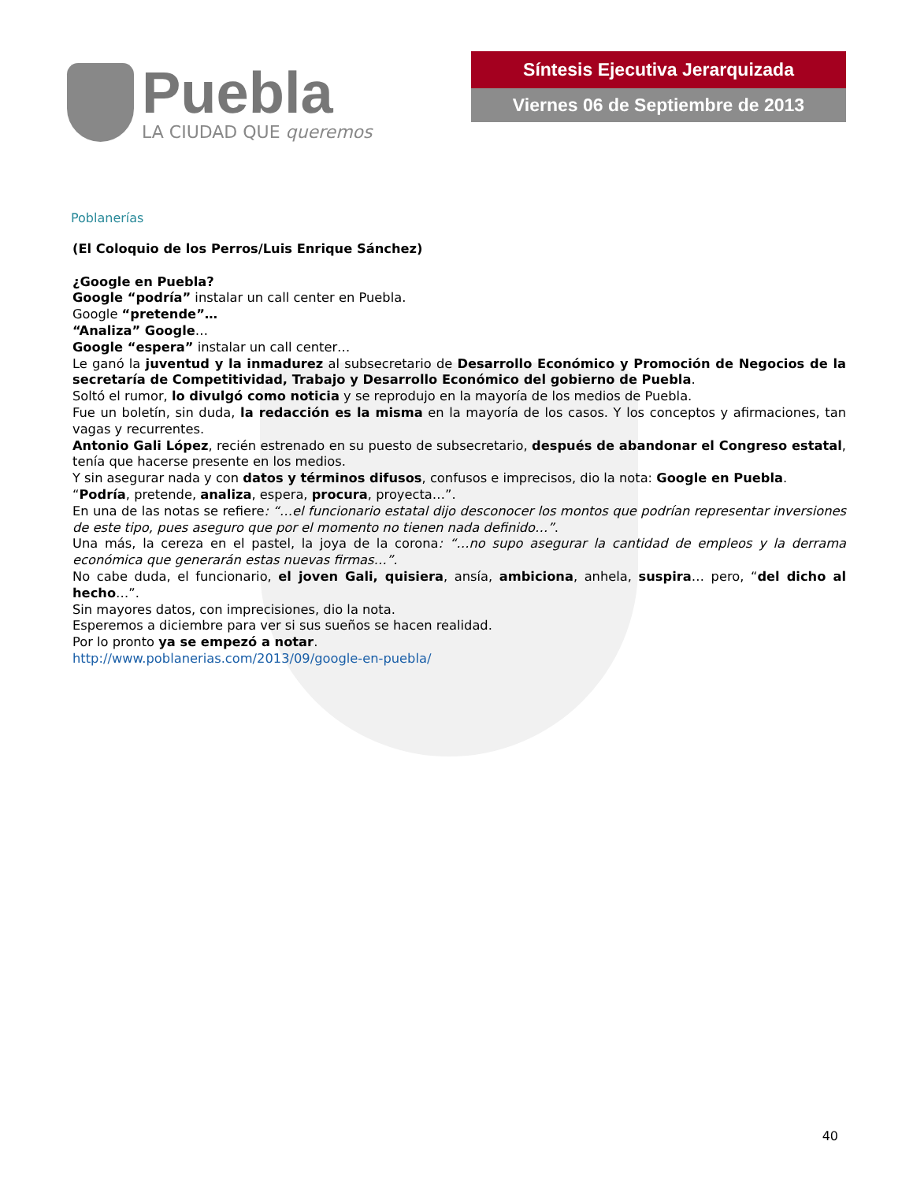Puebla
LA CIUDAD QUE queremos
Síntesis Ejecutiva Jerarquizada
Viernes 06 de Septiembre de 2013
Poblanerías
(El Coloquio de los Perros/Luis Enrique Sánchez)
¿Google en Puebla?
Google “podría” instalar un call center en Puebla.
Google “pretende”…
“Analiza” Google…
Google “espera” instalar un call center…
Le ganó la juventud y la inmadurez al subsecretario de Desarrollo Económico y Promoción de Negocios de la secretaría de Competitividad, Trabajo y Desarrollo Económico del gobierno de Puebla.
Soltó el rumor, lo divulgó como noticia y se reprodujo en la mayoría de los medios de Puebla.
Fue un boletín, sin duda, la redacción es la misma en la mayoría de los casos. Y los conceptos y afirmaciones, tan vagas y recurrentes.
Antonio Gali López, recién estrenado en su puesto de subsecretario, después de abandonar el Congreso estatal, tenía que hacerse presente en los medios.
Y sin asegurar nada y con datos y términos difusos, confusos e imprecisos, dio la nota: Google en Puebla.
“Podría, pretende, analiza, espera, procura, proyecta…”.
En una de las notas se refiere: “…el funcionario estatal dijo desconocer los montos que podrían representar inversiones de este tipo, pues aseguro que por el momento no tienen nada definido…”.
Una más, la cereza en el pastel, la joya de la corona: “…no supo asegurar la cantidad de empleos y la derrama económica que generarán estas nuevas firmas…”.
No cabe duda, el funcionario, el joven Gali, quisiera, ansía, ambiciona, anhela, suspira… pero, “del dicho al hecho…”.
Sin mayores datos, con imprecisiones, dio la nota.
Esperemos a diciembre para ver si sus sueños se hacen realidad.
Por lo pronto ya se empezó a notar.
http://www.poblanerias.com/2013/09/google-en-puebla/
40